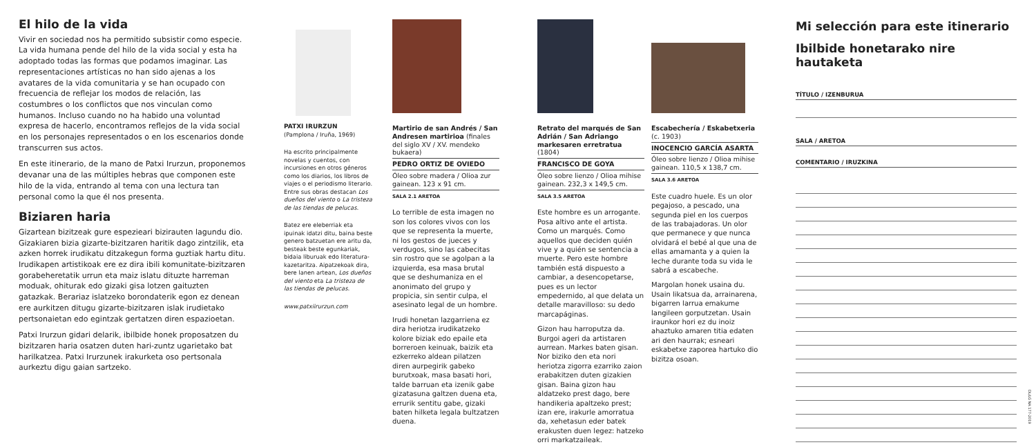El hilo de la vida
Vivir en sociedad nos ha permitido subsistir como especie. La vida humana pende del hilo de la vida social y esta ha adoptado todas las formas que podamos imaginar. Las representaciones artísticas no han sido ajenas a los avatares de la vida comunitaria y se han ocupado con frecuencia de reflejar los modos de relación, las costumbres o los conflictos que nos vinculan como humanos. Incluso cuando no ha habido una voluntad expresa de hacerlo, encontramos reflejos de la vida social en los personajes representados o en los escenarios donde transcurren sus actos.
En este itinerario, de la mano de Patxi Irurzun, proponemos devanar una de las múltiples hebras que componen este hilo de la vida, entrando al tema con una lectura tan personal como la que él nos presenta.
Biziaren haria
Gizartean bizitzeak gure espezieari bizirauten lagundu dio. Gizakiaren bizia gizarte-bizitzaren haritik dago zintzilik, eta azken horrek irudikatu ditzakegun forma guztiak hartu ditu. Irudikapen artistikoak ere ez dira ibili komunitate-bizitzaren gorabeheretatik urrun eta maiz islatu dituzte harreman moduak, ohiturak edo gizaki gisa lotzen gaituzten gatazkak. Berariaz islatzeko borondaterik egon ez denean ere aurkitzen ditugu gizarte-bizitzaren islak irudietako pertsonaietan edo egintzak gertatzen diren espazioetan.
Patxi Irurzun gidari delarik, ibilbide honek proposatzen du bizitzaren haria osatzen duten hari-zuntz ugarietako bat harilkatzea. Patxi Irurzunek irakurketa oso pertsonala aurkeztu digu gaian sartzeko.
PATXI IRURZUN
(Pamplona / Iruña, 1969)
Ha escrito principalmente novelas y cuentos, con incursiones en otros géneros como los diarios, los libros de viajes o el periodismo literario. Entre sus obras destacan Los dueños del viento o La tristeza de las tiendas de pelucas.
Batez ere eleberriak eta ipuinak idatzi ditu, baina beste genero batzuetan ere aritu da, besteak beste egunkariak, bidaia liburuak edo literatura-kazetaritza. Aipatzekoak dira, bere lanen artean, Los dueños del viento eta La tristeza de las tiendas de pelucas.
www.patxiirurzun.com
Martirio de san Andrés / San Andresen martirioa (finales del siglo XV / XV. mendeko bukaera)
PEDRO ORTIZ DE OVIEDO
Óleo sobre madera / Olioa zur gainean. 123 x 91 cm.
SALA 2.1 ARETOA
Lo terrible de esta imagen no son los colores vivos con los que se representa la muerte, ni los gestos de jueces y verdugos, sino las cabecitas sin rostro que se agolpan a la izquierda, esa masa brutal que se deshumaniza en el anonimato del grupo y propicia, sin sentir culpa, el asesinato legal de un hombre.
Irudi honetan lazgarriena ez dira heriotza irudikatzeko kolore biziak edo epaile eta borreroen keinuak, baizik eta ezkerreko aldean pilatzen diren aurpegirik gabeko burutxoak, masa basati hori, talde barruan eta izenik gabe gizatasuna galtzen duena eta, errurik sentitu gabe, gizaki baten hilketa legala bultzatzen duena.
Retrato del marqués de San Adrián / San Adriango markesaren erretratua (1804)
FRANCISCO DE GOYA
Óleo sobre lienzo / Olioa mihise gainean. 232,3 x 149,5 cm.
SALA 3.5 ARETOA
Este hombre es un arrogante. Posa altivo ante el artista. Como un marqués. Como aquellos que deciden quién vive y a quién se sentencia a muerte. Pero este hombre también está dispuesto a cambiar, a desencopetarse, pues es un lector empedernido, al que delata un detalle maravilloso: su dedo marcapáginas.
Gizon hau harroputza da. Burgoi ageri da artistaren aurrean. Markes baten gisan. Nor biziko den eta nori heriotza zigorra ezarriko zaion erabakitzen duten gizakien gisan. Baina gizon hau aldatzeko prest dago, bere handikeria apaltzeko prest; izan ere, irakurle amorratua da, xehetasun eder batek erakusten duen legez: hatzeko orri markatzaileak.
Escabechería / Eskabetxeria
(c. 1903)
INOCENCIO GARCÍA ASARTA
Óleo sobre lienzo / Olioa mihise gainean. 110,5 x 138,7 cm.
SALA 3.6 ARETOA
Este cuadro huele. Es un olor pegajoso, a pescado, una segunda piel en los cuerpos de las trabajadoras. Un olor que permanece y que nunca olvidará el bebé al que una de ellas amamanta y a quien la leche durante toda su vida le sabrá a escabeche.
Margolan honek usaina du. Usain likatsua da, arrainarena, bigarren larrua emakume langileen gorputzetan. Usain iraunkor hori ez du inoiz ahaztuko amaren titia edaten ari den haurrak; esneari eskabetxe zaporea hartuko dio bizitza osoan.
Mi selección para este itinerario
Ibilbide honetarako nire hautaketa
TÍTULO / IZENBURUA
SALA / ARETOA
COMENTARIO / IRUZKINA
DL/LG NA 177-2019